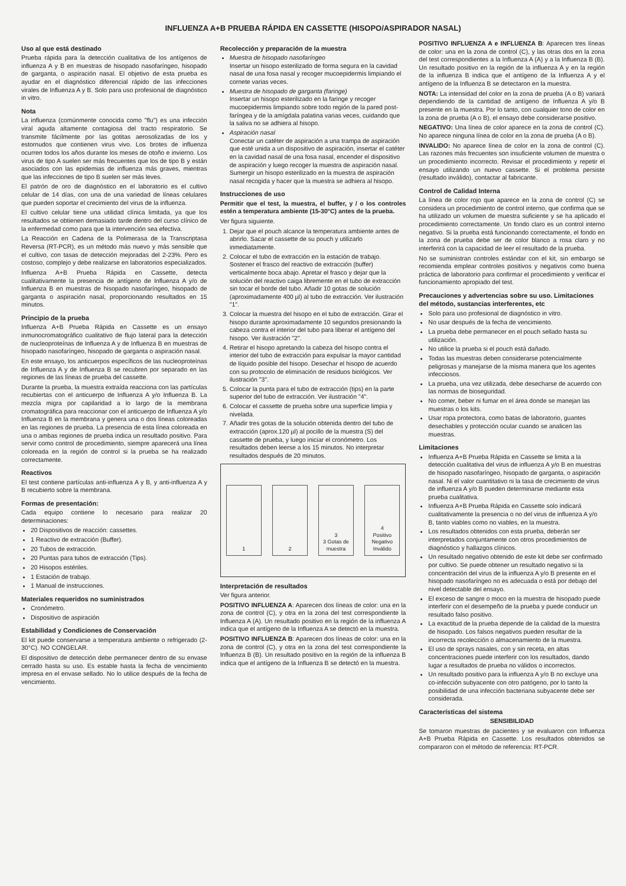INFLUENZA A+B PRUEBA RÁPIDA EN CASSETTE (HISOPO/ASPIRADOR NASAL)
Uso al que está destinado
Prueba rápida para la detección cualitativa de los antígenos de influenza A y B en muestras de hisopado nasofaríngeo, hisopado de garganta, o aspiración nasal. El objetivo de esta prueba es ayudar en el diagnóstico diferencial rápido de las infecciones virales de Influenza A y B. Solo para uso profesional de diagnóstico in vitro.
Nota
La influenza (comúnmente conocida como "flu") es una infección viral aguda altamente contagiosa del tracto respiratorio. Se transmite fácilmente por las gotitas aerosolizadas de los y estornudos que contienen virus vivo. Los brotes de influenza ocurren todos los años durante los meses de otoño e invierno. Los virus de tipo A suelen ser más frecuentes que los de tipo B y están asociados con las epidemias de influenza más graves, mientras que las infecciones de tipo B suelen ser más leves.
El patrón de oro de diagnóstico en el laboratorio es el cultivo celular de 14 días, con una de una variedad de líneas celulares que pueden soportar el crecimiento del virus de la influenza.
El cultivo celular tiene una utilidad clínica limitada, ya que los resultados se obtienen demasiado tarde dentro del curso clínico de la enfermedad como para que la intervención sea efectiva.
La Reacción en Cadena de la Polimerasa de la Transcriptasa Reversa (RT-PCR), es un método más nuevo y más sensible que el cultivo, con tasas de detección mejoradas del 2-23%. Pero es costoso, complejo y debe realizarse en laboratorios especializados.
Influenza A+B Prueba Rápida en Cassette, detecta cualitativamente la presencia de antígeno de Influenza A y/o de Influenza B en muestras de hisopado nasofaríngeo, hisopado de garganta o aspiración nasal, proporcionando resultados en 15 minutos.
Principio de la prueba
Influenza A+B Prueba Rápida en Cassette es un ensayo inmunocromatográfico cualitativo de flujo lateral para la detección de nucleoproteínas de Influenza A y de Influenza B en muestras de hisopado nasofaríngeo, hisopado de garganta o aspiración nasal.
En este ensayo, los anticuerpos específicos de las nucleoproteínas de Influenza A y de Influenza B se recubren por separado en las regiones de las líneas de prueba del cassette.
Durante la prueba, la muestra extraída reacciona con las partículas recubiertas con el anticuerpo de Influenza A y/o Influenza B. La mezcla migra por capilaridad a lo largo de la membrana cromatográfica para reaccionar con el anticuerpo de Influenza A y/o Influenza B en la membrana y genera una o dos líneas coloreadas en las regiones de prueba. La presencia de esta línea coloreada en una o ambas regiones de prueba indica un resultado positivo. Para servir como control de procedimiento, siempre aparecerá una línea coloreada en la región de control si la prueba se ha realizado correctamente.
Reactivos
El test contiene partículas anti-influenza A y B, y anti-influenza A y B recubierto sobre la membrana.
Formas de presentación:
Cada equipo contiene lo necesario para realizar 20 determinaciones:
20 Dispositivos de reacción: cassettes.
1 Reactivo de extracción (Buffer).
20 Tubos de extracción.
20 Puntas para tubos de extracción (Tips).
20 Hisopos estériles.
1 Estación de trabajo.
1 Manual de instrucciones.
Materiales requeridos no suministrados
Cronómetro.
Dispositivo de aspiración
Estabilidad y Condiciones de Conservación
El kit puede conservarse a temperatura ambiente o refrigerado (2-30°C). NO CONGELAR.
El dispositivo de detección debe permanecer dentro de su envase cerrado hasta su uso. Es estable hasta la fecha de vencimiento impresa en el envase sellado. No lo utilice después de la fecha de vencimiento.
Recolección y preparación de la muestra
Muestra de hisopado nasofaríngeo
Insertar un hisopo esterilizado de forma segura en la cavidad nasal de una fosa nasal y recoger mucoepidermis limpiando el cornete varias veces.
Muestra de hisopado de garganta (faringe)
Insertar un hisopo esterilizado en la faringe y recoger mucoepidermis limpiando sobre todo región de la pared post-faríngea y de la amígdala palatina varias veces, cuidando que la saliva no se adhiera al hisopo.
Aspiración nasal
Conectar un catéter de aspiración a una trampa de aspiración que esté unida a un dispositivo de aspiración, insertar el catéter en la cavidad nasal de una fosa nasal, encender el dispositivo de aspiración y luego recoger la muestra de aspiración nasal. Sumergir un hisopo esterilizado en la muestra de aspiración nasal recogida y hacer que la muestra se adhiera al hisopo.
Instrucciones de uso
Permitir que el test, la muestra, el buffer, y / o los controles estén a temperatura ambiente (15-30°C) antes de la prueba.
Ver figura siguiente.
1. Dejar que el pouch alcance la temperatura ambiente antes de abrirlo. Sacar el cassette de su pouch y utilizarlo inmediatamente.
2. Colocar el tubo de extracción en la estación de trabajo. Sostener el frasco del reactivo de extracción (buffer) verticalmente boca abajo. Apretar el frasco y dejar que la solución del reactivo caiga libremente en el tubo de extracción sin tocar el borde del tubo. Añadir 10 gotas de solución (aproximadamente 400 µl) al tubo de extracción. Ver ilustración "1".
3. Colocar la muestra del hisopo en el tubo de extracción. Girar el hisopo durante aproximadamente 10 segundos presionando la cabeza contra el interior del tubo para liberar el antígeno del hisopo. Ver ilustración "2".
4. Retirar el hisopo apretando la cabeza del hisopo contra el interior del tubo de extracción para expulsar la mayor cantidad de líquido posible del hisopo. Desechar el hisopo de acuerdo con su protocolo de eliminación de residuos biológicos. Ver ilustración "3".
5. Colocar la punta para el tubo de extracción (tips) en la parte superior del tubo de extracción. Ver ilustración "4".
6. Colocar el cassette de prueba sobre una superficie limpia y nivelada.
7. Añadir tres gotas de la solución obtenida dentro del tubo de extracción (aprox.120 µl) al pocillo de la muestra (S) del cassette de prueba, y luego iniciar el cronómetro. Los resultados deben leerse a los 15 minutos. No interpretar resultados después de 20 minutos.
1 2
3
3 Gotas de muestra
4
Positivo Negativo Inválido
Interpretación de resultados
Ver figura anterior.
POSITIVO INFLUENZA A: Aparecen dos líneas de color: una en la zona de control (C), y otra en la zona del test correspondiente la Influenza A (A). Un resultado positivo en la región de la influenza A indica que el antígeno de la Influenza A se detectó en la muestra.
POSITIVO INFLUENZA B: Aparecen dos líneas de color: una en la zona de control (C), y otra en la zona del test correspondiente la Influenza B (B). Un resultado positivo en la región de la influenza B indica que el antígeno de la Influenza B se detectó en la muestra.
POSITIVO INFLUENZA A e INFLUENZA B: Aparecen tres líneas de color: una en la zona de control (C), y las otras dos en la zona del test correspondientes a la Influenza A (A) y a la Influenza B (B). Un resultado positivo en la región de la influenza A y en la región de la influenza B indica que el antígeno de la Influenza A y el antígeno de la Influenza B se detectaron en la muestra.
NOTA: La intensidad del color en la zona de prueba (A o B) variará dependiendo de la cantidad de antígeno de Influenza A y/o B presente en la muestra. Por lo tanto, con cualquier tono de color en la zona de prueba (A o B), el ensayo debe considerarse positivo.
NEGATIVO: Una línea de color aparece en la zona de control (C). No aparece ninguna línea de color en la zona de prueba (A o B).
INVALIDO: No aparece línea de color en la zona de control (C). Las razones más frecuentes son insuficiente volumen de muestra o un procedimiento incorrecto. Revisar el procedimiento y repetir el ensayo utilizando un nuevo cassette. Si el problema persiste (resultado inválido), contactar al fabricante.
Control de Calidad Interna
La línea de color rojo que aparece en la zona de control (C) se considera un procedimiento de control interno, que confirma que se ha utilizado un volumen de muestra suficiente y se ha aplicado el procedimiento correctamente. Un fondo claro es un control interno negativo. Si la prueba está funcionando correctamente, el fondo en la zona de prueba debe ser de color blanco a rosa claro y no interferirá con la capacidad de leer el resultado de la prueba.
No se suministran controles estándar con el kit, sin embargo se recomienda emplear controles positivos y negativos como buena práctica de laboratorio para confirmar el procedimiento y verificar el funcionamiento apropiado del test.
Precauciones y advertencias sobre su uso. Limitaciones del método, sustancias interferentes, etc
Solo para uso profesional de diagnóstico in vitro.
No usar después de la fecha de vencimiento.
La prueba debe permanecer en el pouch sellado hasta su utilización.
No utilice la prueba si el pouch está dañado.
Todas las muestras deben considerarse potencialmente peligrosas y manejarse de la misma manera que los agentes infecciosos.
La prueba, una vez utilizada, debe desecharse de acuerdo con las normas de bioseguridad.
No comer, beber ni fumar en el área donde se manejan las muestras o los kits.
Usar ropa protectora, como batas de laboratorio, guantes desechables y protección ocular cuando se analicen las muestras.
Limitaciones
Influenza A+B Prueba Rápida en Cassette se limita a la detección cualitativa del virus de influenza A y/o B en muestras de hisopado nasofaríngeo, hisopado de garganta, o aspiración nasal. Ni el valor cuantitativo ni la tasa de crecimiento de virus de influenza A y/o B pueden determinarse mediante esta prueba cualitativa.
Influenza A+B Prueba Rápida en Cassette solo indicará cualitativamente la presencia o no del virus de influenza A y/o B, tanto viables como no viables, en la muestra.
Los resultados obtenidos con esta prueba, deberán ser interpretados conjuntamente con otros procedimientos de diagnóstico y hallazgos clínicos.
Un resultado negativo obtenido de este kit debe ser confirmado por cultivo. Se puede obtener un resultado negativo si la concentración del virus de la influenza A y/o B presente en el hisopado nasofaríngeo no es adecuada o está por debajo del nivel detectable del ensayo.
El exceso de sangre o moco en la muestra de hisopado puede interferir con el desempeño de la prueba y puede conducir un resultado falso positivo.
La exactitud de la prueba depende de la calidad de la muestra de hisopado. Los falsos negativos pueden resultar de la incorrecta recolección o almacenamiento de la muestra.
El uso de sprays nasales, con y sin receta, en altas concentraciones puede interferir con los resultados, dando lugar a resultados de prueba no válidos o incorrectos.
Un resultado positivo para la influenza A y/o B no excluye una co-infección subyacente con otro patógeno, por lo tanto la posibilidad de una infección bacteriana subyacente debe ser considerada.
Características del sistema
SENSIBILIDAD
Se tomaron muestras de pacientes y se evaluaron con Influenza A+B Prueba Rápida en Cassette. Los resultados obtenidos se compararon con el método de referencia: RT-PCR.